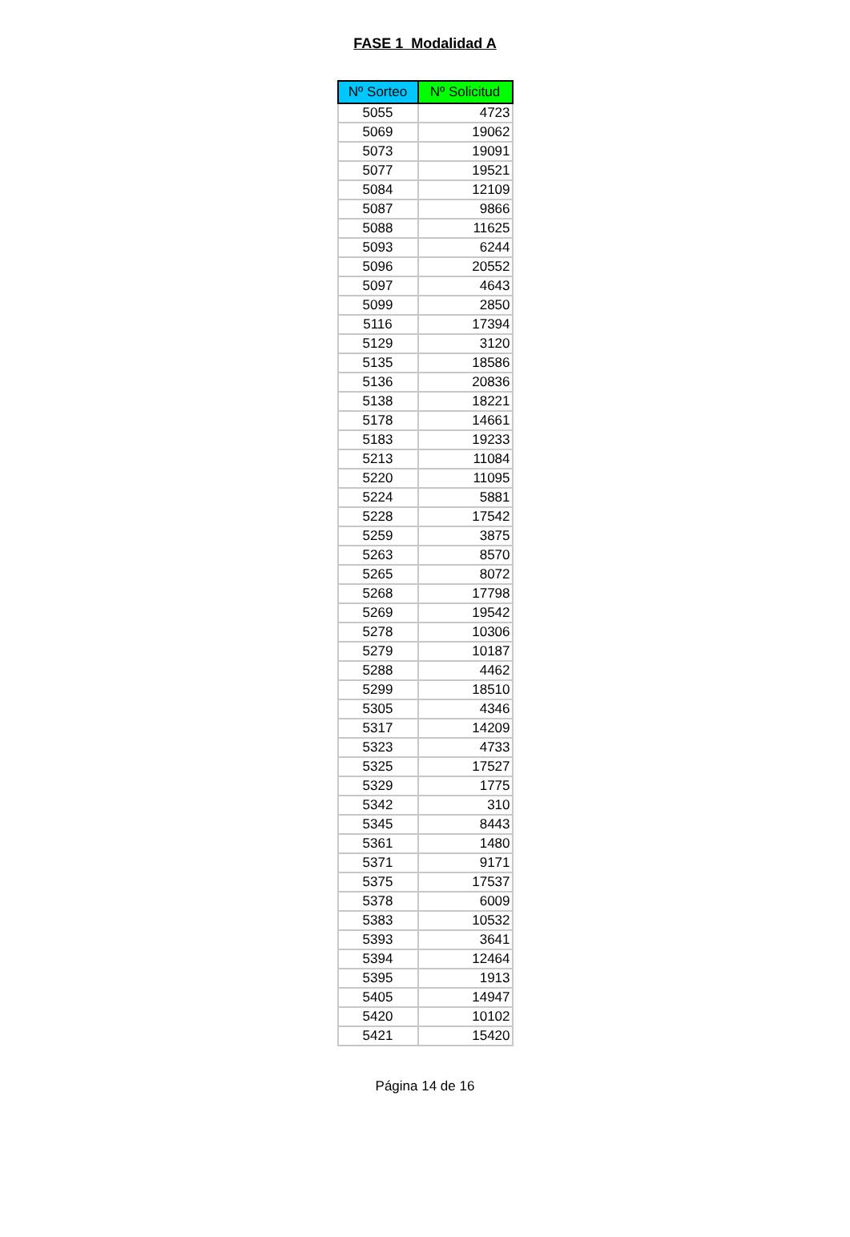FASE 1 Modalidad A
| Nº Sorteo | Nº Solicitud |
| --- | --- |
| 5055 | 4723 |
| 5069 | 19062 |
| 5073 | 19091 |
| 5077 | 19521 |
| 5084 | 12109 |
| 5087 | 9866 |
| 5088 | 11625 |
| 5093 | 6244 |
| 5096 | 20552 |
| 5097 | 4643 |
| 5099 | 2850 |
| 5116 | 17394 |
| 5129 | 3120 |
| 5135 | 18586 |
| 5136 | 20836 |
| 5138 | 18221 |
| 5178 | 14661 |
| 5183 | 19233 |
| 5213 | 11084 |
| 5220 | 11095 |
| 5224 | 5881 |
| 5228 | 17542 |
| 5259 | 3875 |
| 5263 | 8570 |
| 5265 | 8072 |
| 5268 | 17798 |
| 5269 | 19542 |
| 5278 | 10306 |
| 5279 | 10187 |
| 5288 | 4462 |
| 5299 | 18510 |
| 5305 | 4346 |
| 5317 | 14209 |
| 5323 | 4733 |
| 5325 | 17527 |
| 5329 | 1775 |
| 5342 | 310 |
| 5345 | 8443 |
| 5361 | 1480 |
| 5371 | 9171 |
| 5375 | 17537 |
| 5378 | 6009 |
| 5383 | 10532 |
| 5393 | 3641 |
| 5394 | 12464 |
| 5395 | 1913 |
| 5405 | 14947 |
| 5420 | 10102 |
| 5421 | 15420 |
Página 14 de 16